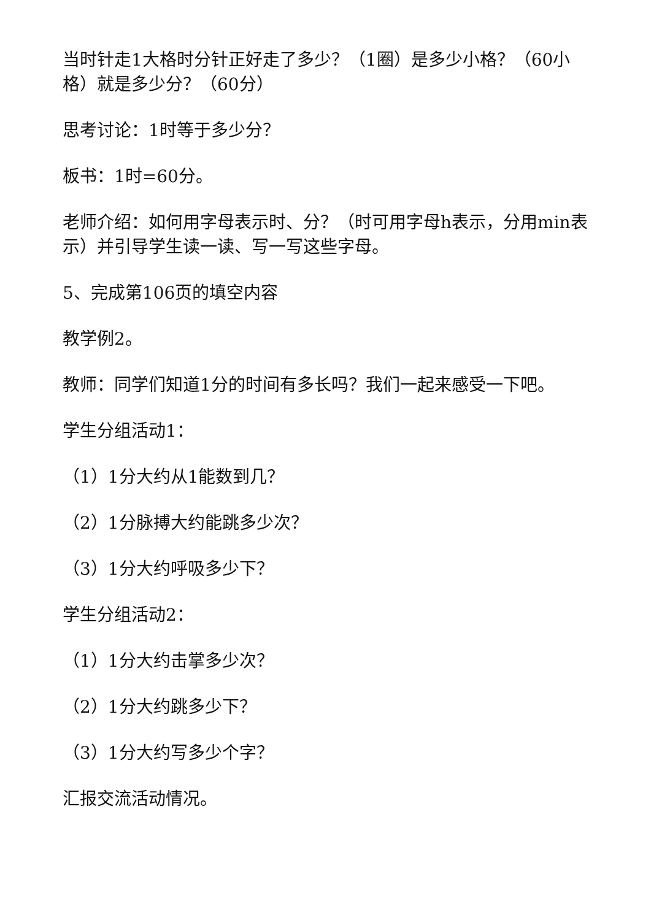当时针走1大格时分针正好走了多少？（1圈）是多少小格？（60小格）就是多少分？（60分）
思考讨论：1时等于多少分？
板书：1时=60分。
老师介绍：如何用字母表示时、分？（时可用字母h表示，分用min表示）并引导学生读一读、写一写这些字母。
5、完成第106页的填空内容
教学例2。
教师：同学们知道1分的时间有多长吗？我们一起来感受一下吧。
学生分组活动1：
（1）1分大约从1能数到几？
（2）1分脉搏大约能跳多少次？
（3）1分大约呼吸多少下？
学生分组活动2：
（1）1分大约击掌多少次？
（2）1分大约跳多少下？
（3）1分大约写多少个字？
汇报交流活动情况。